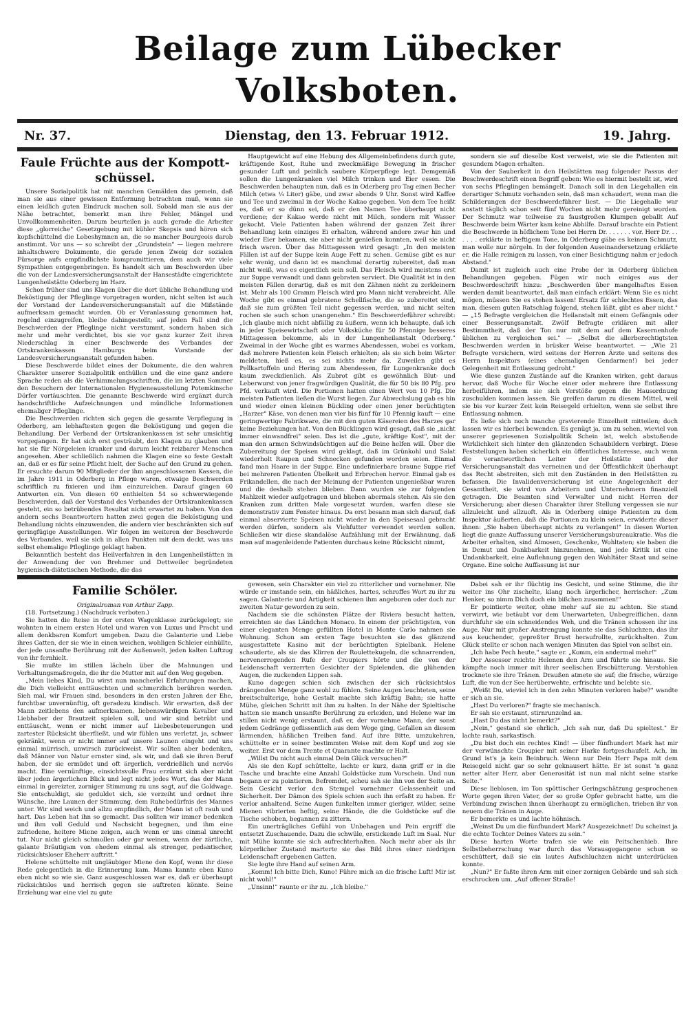Beilage zum Lübecker Volksboten.
Nr. 37. Dienstag, den 13. Februar 1912. 19. Jahrg.
Faule Früchte aus der Kompott-schüssel.
Unsere Sozialpolitik hat mit manchen Gemälden das gemein, daß man sie aus einer gewissen Entfernung betrachten muß, wenn sie einen leidlich guten Eindruck machen soll. Sobald man sie aus der Nähe betrachtet, bemerkt man ihre Fehler, Mängel und Unvollkommenheiten. Darum beurteilen ja auch gerade die Arbeiter diese „glorreiche" Gesetzgebung mit kühler Skepsis und hören sich kopfschüttelnd die Lobeshymnen an, die so mancher Bourgeois darob anstimmt. Vor uns — so schreibt der „Grundstein" — liegen mehrere inhaltschwere Dokumente, die gerade jenen Zweig der sozialen Fürsorge aufs empfindlichste kompromittieren, dem auch wir viele Sympathien entgegenbringen. Es handelt sich um Beschwerden über die von der Landesversicherungsanstalt der Hansestädte eingerichtete Lungenheilstätte Oderberg im Harz.
Schon früher sind uns Klagen über die dort übliche Behandlung und Beköstigung der Pfleglinge vorgetragen worden, nicht selten ist auch der Vorstand der Landesversicherungsanstalt auf die Mißstände aufmerksam gemacht worden. Ob er Veranlassung genommen hat, regelnd einzugreifen, bleibe dahingestellt; auf jeden Fall sind die Beschwerden der Pfleglinge nicht verstummt, sondern haben sich mehr und mehr verdichtet, bis sie vor ganz kurzer Zeit ihren Niederschlag in einer Beschwerde des Verbandes der Ortskrankenkassen Hamburgs beim Vorstande der Landesversicherungsanstalt gefunden haben.
Diese Beschwerde bildet eines der Dokumente, die den wahren Charakter unserer Sozialpolitik enthüllen und die eine ganz andere Sprache reden als die Verhimmelungsschriften, die im letzten Sommer den Besuchern der Internationalen Hygieneausstellung Potemkinsche Dörfer vortäuschten. Die genannte Beschwerde wird ergänzt durch handschriftliche Aufzeichnungen und mündliche Informationen ehemaliger Pfleglinge.
Die Beschwerden richten sich gegen die gesamte Verpflegung in Oderberg, am lebhaftesten gegen die Beköstigung und gegen die Behandlung. Der Verband der Ortskrankenkassen ist sehr umsichtig vorgegangen. Er hat sich erst gesträubt, den Klagen zu glauben und hat sie für Nörgeleien kranker und darum leicht reizbarer Menschen angesehen. Aber schließlich nahmen die Klagen eine so feste Gestalt an, daß er es für seine Pflicht hielt, der Sache auf den Grund zu gehen. Er ersuchte darum 90 Mitglieder der ihm angeschlossenen Kassen, die im Jahre 1911 in Oderberg in Pflege waren, etwaige Beschwerden schriftlich zu fixieren und ihm einzureichen. Darauf gingen 60 Antworten ein. Von diesen 60 enthielten 54 so schwerwiegende Beschwerden, daß der Vorstand des Verbandes der Ortskrankenkassen gesteht, ein so betrübendes Resultat nicht erwartet zu haben. Von den andern sechs Beantwortern hatten zwei gegen die Beköstigung und Behandlung nichts einzuwenden, die andern vier beschränkten sich auf geringfügige Ausstellungen. Wir folgen im weiteren der Beschwerde des Verbandes, weil sie sich in allen Punkten mit dem deckt, was uns selbst ehemalige Pfleglinge geklagt haben.
Bekanntlich besteht das Heilverfahren in den Lungenheilstätten in der Anwendung der von Brehmer und Dettweiler begründeten hygienisch-diätetischen Methode, die das
Hauptgewicht auf eine Hebung des Allgemeinbefindens durch gute, kräftigende Kost, Ruhe und zweckmäßige Bewegung in frischer gesunder Luft und peinlich saubere Körperpflege legt. Demgemäß sollen die Lungenkranken viel Milch trinken und Eier essen. Die Beschwerden behaupten nun, daß es in Oderberg pro Tag einen Becher Milch (etwa ¼ Liter) gäbe, und zwar abends 9 Uhr. Sonst wird Kaffee und Tee und zweimal in der Woche Kakao gegeben. Von dem Tee heißt es, daß er so dünn sei, daß er den Namen Tee überhaupt nicht verdiene; der Kakao werde nicht mit Milch, sondern mit Wasser gekocht. Viele Patienten haben während der ganzen Zeit ihrer Behandlung kein einziges Ei erhalten, während andere zwar hin und wieder Eier bekamen, sie aber nicht genießen konnten, weil sie nicht frisch waren. Über das Mittagessen wird gesagt: „In den meisten Fällen ist auf der Suppe kein Auge Fett zu sehen. Gemüse gibt es nur sehr wenig, und dann ist es manchmal derartig zubereitet, daß man nicht weiß, was es eigentlich sein soll. Das Fleisch wird meistens erst zur Suppe verwandt und dann gebraten serviert. Die Qualität ist in den meisten Fällen derartig, daß es mit den Zähnen nicht zu zerkleinern ist. Mehr als 100 Gramm Fleisch wird pro Mann nicht verabreicht. Alle Woche gibt es einmal gebratene Schellfische, die so zubereitet sind, daß sie zum größten Teil nicht gegessen werden, und nicht selten rochen sie auch schon unangenehm." Ein Beschwerdeführer schreibt: „Ich glaube mich nicht abfällig zu äußern, wenn ich behaupte, daß ich in jeder Speisewirtschaft oder Volksküche für 50 Pfennige besseres Mittagessen bekomme, als in der Lungenheilanstalt Oderberg." Zweimal in der Woche gibt es warmes Abendessen, wobei es vorkam, daß mehrere Patienten kein Fleisch erhielten; als sie sich beim Wärter meldeten, hieß es, es sei nichts mehr da. Zuweilen gibt es Pellkartoffeln und Hering zum Abendessen, für Lungenkranke doch kaum zweckdienlich. Als Zubrot gibt es gewöhnlich Blut- und Leberwurst von jener fragwürdigen Qualität, die für 50 bis 80 Pfg. pro Pfd. verkauft wird. Die Portionen hatten einen Wert von 10 Pfg. Die meisten Patienten ließen die Wurst liegen. Zur Abwechslung gab es hin und wieder einen kleinen Bückling oder einen jener berüchtigten „Harzer" Käse, von denen man vier bis fünf für 10 Pfennig kauft — eine geringwertige Fabrikware, die mit den guten Käsereien des Harzes gar keine Beziehungen hat. Von den Bücklingen wird gesagt, daß sie „nicht immer einwandfrei" seien. Das ist die „gute, kräftige Kost", mit der man den armen Schwindsüchtigen auf die Beine helfen will. Über die Zubereitung der Speisen wird geklagt, daß im Grünkohl und Salat wiederholt Raupen und Schnecken gefunden worden seien. Einmal fand man Haare in der Suppe. Eine undefinierbare braune Suppe rief bei mehreren Patienten Übelkeit und Erbrechen hervor. Einmal gab es Frikandellen, die nach der Meinung der Patienten ungenießbar waren und die deshalb stehen blieben. Dann wurden sie zur folgenden Mahlzeit wieder aufgetragen und blieben abermals stehen. Als sie den Kranken zum dritten Male vorgesetzt wurden, warfen diese sie demonstrativ zum Fenster hinaus. Da erst besann man sich darauf, daß einmal abservierte Speisen nicht wieder in den Speisesaal gebracht werden dürfen, sondern als Viehfutter verwendet werden sollen. Schließen wir diese skandalöse Aufzählung mit der Erwähnung, daß man auf magenleidende Patienten durchaus keine Rücksicht nimmt,
sondern sie auf dieselbe Kost verweist, wie sie die Patienten mit gesundem Magen erhalten.
Von der Sauberkeit in den Heilstätten mag folgender Passus der Beschwerdeschrift einen Begriff geben: Wie es hiermit bestellt ist, wird von sechs Pfleglingen bemängelt. Danach soll in den Liegehallen ein derartiger Schmutz vorhanden sein, daß man schaudert, wenn man die Schilderungen der Beschwerdeführer liest. — Die Liegehalle war anstatt täglich schon seit fünf Wochen nicht mehr gereinigt worden. Der Schmutz war teilweise zu faustgroßen Klumpen geballt Auf Beschwerde beim Wärter kam keine Abhilfe. Darauf brachte ein Patient die Beschwerde in höflichem Tone bei Herrn Dr. . . . . . . vor. Herr Dr. . . . . . . erklärte in heftigem Tone, in Oderberg gäbe es keinen Schmutz, man wolle nur nörgeln. In der folgenden Auseinandersetzung erklärte er, die Halle reinigen zu lassen, von einer Besichtigung nahm er jedoch Abstand."
Damit ist zugleich auch eine Probe der in Oderberg üblichen Behandlungen gegeben. Fügen wir noch einiges aus der Beschwerdeschrift hinzu: „Beschwerden über mangelhaftes Essen werden damit beantwortet, daß man einfach erklärt: Wenn Sie es nicht mögen, müssen Sie es stehen lassen! Ersatz für schlechtes Essen, das man, diesem guten Ratschlag folgend, stehen läßt, gibt es aber nicht." — „15 Befragte vergleichen die Heilanstalt mit einem Gefängnis oder einer Besserungsanstalt. Zwölf Befragte erklären mit aller Bestimmtheit, daß der Ton nur mit dem auf dem Kasernenhofe üblichen zu vergleichen sei." — „Selbst die allerberechtigtsten Beschwerden werden in brüsker Weise beantwortet. — „Wie 21 Befragte versichern, wird seitens der Herren Ärzte und seitens des Herrn Inspektors (eines ehemaligen Gendarmen!) bei jeder Gelegenheit mit Entlassung gedroht."
Wie diese ganzen Zustände auf die Kranken wirken, geht daraus hervor, daß Woche für Woche einer oder mehrere ihre Entlassung herbeiführen, indem sie sich Verstöße gegen die Hausordnung zuschulden kommen lassen. Sie greifen darum zu diesem Mittel, weil sie bis vor kurzer Zeit kein Reisegeld erhielten, wenn sie selbst ihre Entlassung nahmen.
Es ließe sich noch manche gravierende Einzelheit mitteilen; doch lassen wir es hierbei bewenden. Es genügt ja, um zu sehen, wieviel von unserer gepriesenen Sozialpolitik Schein ist, welch abstoßende Wirklichkeit sich hinter den glänzenden Schaubildern verbirgt. Diese Feststellungen haben sicherlich ein öffentliches Interesse, auch wenn die verantwortlichen Leiter der Heilstätte und der Versicherungsanstalt das verneinen und der Öffentlichkeit überhaupt das Recht abstreiten, sich mit den Zuständen in den Heilstätten zu befassen. Die Invalidenversicherung ist eine Angelegenheit der Gesamtheit, sie wird von Arbeitern und Unternehmern finanziell getragen. Die Beamten sind Verwalter und nicht Herren der Versicherung; aber diesen Charakter ihrer Stellung vergessen sie nur allzuleicht und allzuoft. Als in Oderberg einige Patienten zu dem Inspektor äußerten, daß die Portionen zu klein seien, erwiderte dieser ihnen: „Sie haben überhaupt nichts zu verlangen!" In diesen Worten liegt die ganze Auffassung unserer Versicherungsbureaukratie. Was die Arbeiter erhalten, sind Almosen, Geschenke, Wohltaten; sie haben die in Demut und Dankbarkeit hinzunehmen, und jede Kritik ist eine Undankbarkeit, eine Auflehnung gegen den Wohltäter Staat und seine Organe. Eine solche Auffassung ist nur
Familie Schöler.
Originalroman von Arthur Zapp.
(18. Fortsetzung.) (Nachdruck verboten.)
Sie hatten die Reise in der ersten Wagenklasse zurückgelegt; sie wohnten in einem ersten Hotel und waren von Luxus und Pracht und allem denkbaren Komfort umgeben. Dazu die Galanterie und Liebe ihres Gatten, der sie wie in einen weichen, wohligen Schleier einhüllte, der jede unsanfte Berührung mit der Außenwelt, jeden kalten Luftzug von ihr fernhielt.
Sie mußte im stillen lächeln über die Mahnungen und Verhaltungsmaßregeln, die ihr die Mutter mit auf den Weg gegeben.
„Mein liebes Kind, Du wirst nun mancherlei Erfahrungen machen, die Dich vielleicht enttäuschten und schmerzlich berühren werden. Sieh mal, wir Frauen sind, besonders in den ersten Jahren der Ehe, furchtbar unvernünftig, oft geradezu kindisch. Wir erwarten, daß der Mann zeitlebens den aufmerksamen, liebenswürdigen Kavalier und Liebhaber der Brautzeit spielen soll, und wir sind betrübt und enttäuscht, wenn er nicht immer auf Liebesbeteuerungen und zartester Rücksicht überfließt, und wir fühlen uns verletzt, ja, schwer gekränkt, wenn er nicht immer auf unsere Launen eingeht und uns einmal mürrisch, unwirsch zurückweist. Wir sollten aber bedenken, daß Männer von Natur ernster sind, als wir, und daß sie ihren Beruf haben, der sie ermüdet und oft ärgerlich, verdrießlich und nervös macht. Eine vernünftige, einsichtsvolle Frau erzürnt sich aber nicht über jeden ärgerlichen Blick und legt nicht jedes Wort, das der Mann einmal in gereizter, zorniger Stimmung zu uns sagt, auf die Goldwage. Sie entschuldigt, sie geduldet sich, sie verzeiht und ordnet ihre Wünsche, ihre Launen der Stimmung, dem Ruhebedürfnis des Mannes unter. Wir sind weich und allzu empfindlich, der Mann ist oft rauh und hart. Das Leben hat ihn so gemacht. Das sollten wir immer bedenken und ihm voll Geduld und Nachsicht begegnen, und ihm eine zufriedene, heitere Miene zeigen, auch wenn er uns einmal unrecht tut. Nur nicht gleich schmollen oder gar weinen, wenn der zärtliche, galante Bräutigam von ehedem einmal als strenger, pedantischer, rücksichtsloser Eheherr auftritt."
Helene schüttelte mit ungläubiger Miene den Kopf, wenn ihr diese Rede gelegentlich in die Erinnerung kam. Mama kannte eben Kuno eben nicht so wie sie. Ganz ausgeschlossen war es, daß er überhaupt rücksichtslos und herrisch gegen sie auftreten könnte. Seine Erziehung war eine viel zu gute
gewesen, sein Charakter ein viel zu ritterlicher und vornehmer. Nie würde er imstande sein, ein häßliches, hartes, schroffes Wort zu ihr zu sagen. Galanterie und Artigkeit schienen ihm angeboren oder doch zur zweiten Natur geworden zu sein.
Nachdem sie die schönsten Plätze der Riviera besucht hatten, erreichten sie das Ländchen Monaco. In einem der prächtigsten, von einer eleganten Menge gefüllten Hotel in Monte Carlo nahmen sie Wohnung. Schon am ersten Tage besuchten sie das glänzend ausgestattete Kasino mit der berüchtigten Spielbank. Helene schauderte, als sie das Klirren der Roulettekugeln, die schnarrenden, nervenerregenden Rufe der Croupiers hörte und die von der Leidenschaft verzerrten Gesichter der Spielenden, die glühenden Augen, die zuckenden Lippen sah.
Kuno dagegen schien sich zwischen der sich rücksichtslos drängenden Menge ganz wohl zu fühlen. Seine Augen leuchteten, seine breitschulterige, hohe Gestalt machte sich kräftig Bahn; sie hatte Mühe, gleichen Schritt mit ihm zu halten. In der Nähe der Spieltische hatten sie manch unsanfte Berührung zu erleiden, und Helene war im stillen nicht wenig erstaunt, daß er, der vornehme Mann, der sonst jedem Gedränge geflissentlich aus dem Wege ging, Gefallen an diesem lärmenden, häßlichen Treiben fand. Auf ihre Bitte, umzukehren, schüttelte er in seiner bestimmten Weise mit dem Kopf und zog sie weiter. Erst vor dem Trente et Quarante machte er Halt.
„Willst Du nicht auch einmal Dein Glück versuchen?"
Als sie den Kopf schüttelte, lachte er kurz, dann griff er in die Tasche und brachte eine Anzahl Goldstücke zum Vorschein. Und nun begann er zu pointieren. Befremdet, scheu sah sie ihn von der Seite an. Sein Gesicht verlor den Stempel vornehmer Gelassenheit und Sicherheit. Der Dämon des Spiels schien auch ihn erfaßt zu haben. Er verlor anhaltend. Seine Augen funkelten immer gieriger, wilder, seine Mienen vibrierten heftig, seine Hände, die die Goldstücke auf die Tische schoben, begannen zu zittern.
Ein unerträgliches Gefühl von Unbehagen und Pein ergriff die entsetzt Zuschauende. Dazu die schwüle, erstickende Luft im Saal. Nur mit Mühe konnte sie sich aufrechterhalten. Noch mehr aber als ihr körperlicher Zustand marterte sie das Bild ihres einer niedrigen Leidenschaft ergebenen Gatten.
Sie legte ihre Hand auf seinen Arm.
„Komm! Ich bitte Dich, Kuno! Führe mich an die frische Luft! Mir ist nicht wohl!"
„Unsinn!" raunte er ihr zu. „Ich bleibe."
Dabei sah er ihr flüchtig ins Gesicht, und seine Stimme, die ihr weiter ins Ohr zischelte, klang noch ärgerlicher, herrischer: „Zum Henker, so nimm Dich doch ein bißchen zusammen!"
Er pointierte weiter, ohne mehr auf sie zu achten. Sie stand verwirrt, wie betäubt vor dem Unerwarteten, Unbegreiflichen, dann durchfuhr sie ein schneidendes Weh, und die Tränen schossen ihr ins Auge. Nur mit großer Anstrengung konnte sie das Schluchzen, das ihr aus keuchender, gepreßter Brust heraufrollte, zurückhalten. Zum Glück stellte er schon nach wenigen Minuten das Spiel von selbst ein.
„Ich habe Pech heute," sagte er. „Komm, ein andermal mehr!"
Der Assessor reichte Helenen den Arm und führte sie hinaus. Sie kämpfte noch immer mit ihrer seelischen Erschütterung. Verstohlen trocknete sie ihre Tränen. Draußen atmete sie auf; die frische, würzige Luft, die von der See herüberwehte, erfrischte und belebte sie.
„Weißt Du, wieviel ich in den zehn Minuten verloren habe?" wandte er sich an sie.
„Hast Du verloren?" fragte sie mechanisch.
Er sah sie erstaunt, stirnrunzelnd an.
„Hast Du das nicht bemerkt?"
„Nein," gestand sie ehrlich. „Ich sah nur, daß Du spieltest." Er lachte rauh, sarkastisch.
„Du bist doch ein rechtes Kind! — über fünfhundert Mark hat mir der verwünschte Croupier mit seiner Harke fortgeschaufelt. Ach, im Grund ist's ja kein Beinbruch. Wenn nur Dein Herr Papa mit dem Reisegeld nicht gar so sehr geknausert hätte. Er ist sonst 'n ganz netter alter Herr, aber Generosität ist nun mal nicht seine starke Seite."
Diese lieblosen, im Ton spöttischer Geringschätzung gesprochenen Worte gegen ihren Vater, der so große Opfer gebracht hatte, um die Verbindung zwischen ihnen überhaupt zu ermöglichen, trieben ihr von neuem die Tränen in Auge.
Er bemerkte es und lachte höhnisch.
„Weinst Du um die fünfhundert Mark? Ausgezeichnet! Du scheinst ja die echte Tochter Deines Vaters zu sein."
Diese harten Worte trafen sie wie ein Peitschenhieb. Ihre Selbstbeherrschung war durch das Vorausgegangene schon so erschüttert, daß sie ein lautes Aufschluchzen nicht unterdrücken konnte.
„Nun?" Er faßte ihren Arm mit einer zornigen Gebärde und sah sich erschrocken um. „Auf offener Straße!